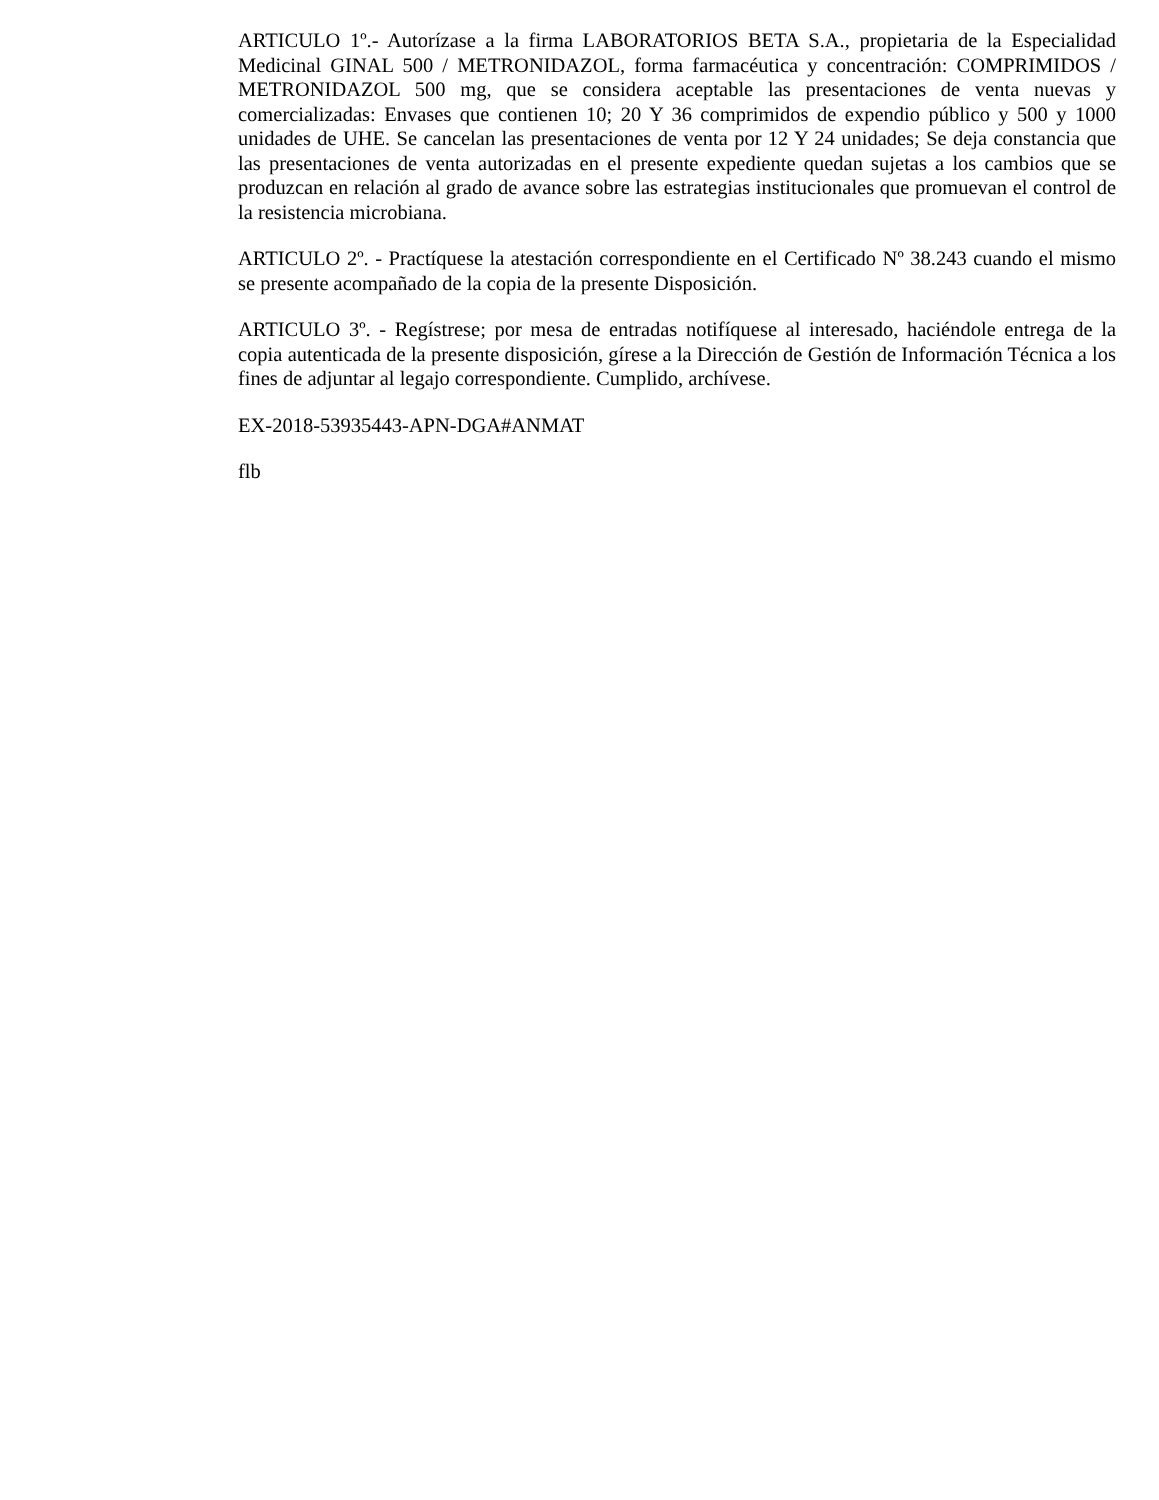ARTICULO 1º.- Autorízase a la firma LABORATORIOS BETA S.A., propietaria de la Especialidad Medicinal GINAL 500 / METRONIDAZOL, forma farmacéutica y concentración: COMPRIMIDOS / METRONIDAZOL 500 mg, que se considera aceptable las presentaciones de venta nuevas y comercializadas: Envases que contienen 10; 20 Y 36 comprimidos de expendio público y 500 y 1000 unidades de UHE. Se cancelan las presentaciones de venta por 12 Y 24 unidades; Se deja constancia que las presentaciones de venta autorizadas en el presente expediente quedan sujetas a los cambios que se produzcan en relación al grado de avance sobre las estrategias institucionales que promuevan el control de la resistencia microbiana.
ARTICULO 2º. - Practíquese la atestación correspondiente en el Certificado Nº 38.243 cuando el mismo se presente acompañado de la copia de la presente Disposición.
ARTICULO 3º. - Regístrese; por mesa de entradas notifíquese al interesado, haciéndole entrega de la copia autenticada de la presente disposición, gírese a la Dirección de Gestión de Información Técnica a los fines de adjuntar al legajo correspondiente. Cumplido, archívese.
EX-2018-53935443-APN-DGA#ANMAT
flb